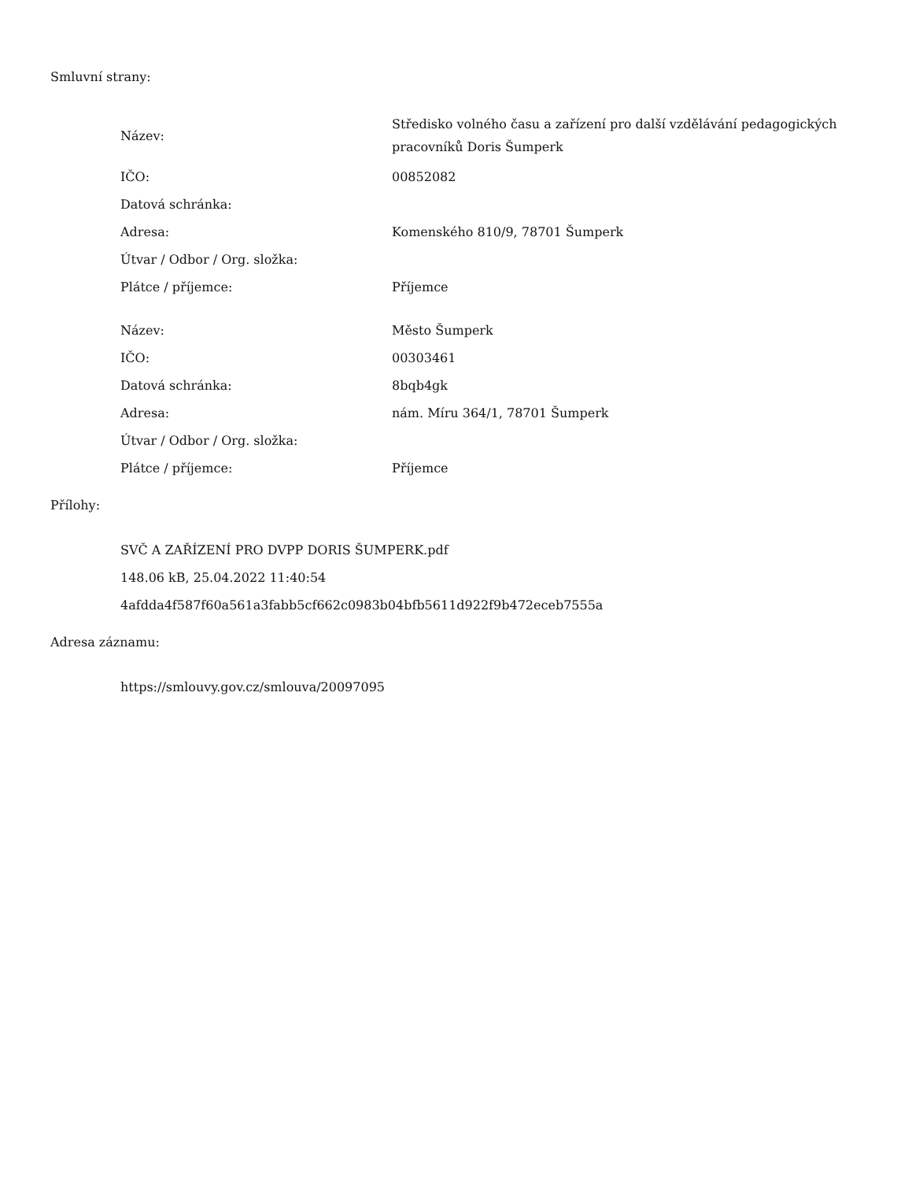Smluvní strany:
| Název: | Středisko volného času a zařízení pro další vzdělávání pedagogických pracovníků Doris Šumperk |
| IČO: | 00852082 |
| Datová schránka: | |
| Adresa: | Komenského 810/9, 78701 Šumperk |
| Útvar / Odbor / Org. složka: | |
| Plátce / příjemce: | Příjemce |
| Název: | Město Šumperk |
| IČO: | 00303461 |
| Datová schránka: | 8bqb4gk |
| Adresa: | nám. Míru 364/1, 78701 Šumperk |
| Útvar / Odbor / Org. složka: | |
| Plátce / příjemce: | Příjemce |
Přílohy:
SVČ A ZAŘÍZENÍ PRO DVPP DORIS ŠUMPERK.pdf
148.06 kB, 25.04.2022 11:40:54
4afdda4f587f60a561a3fabb5cf662c0983b04bfb5611d922f9b472eceb7555a
Adresa záznamu:
https://smlouvy.gov.cz/smlouva/20097095